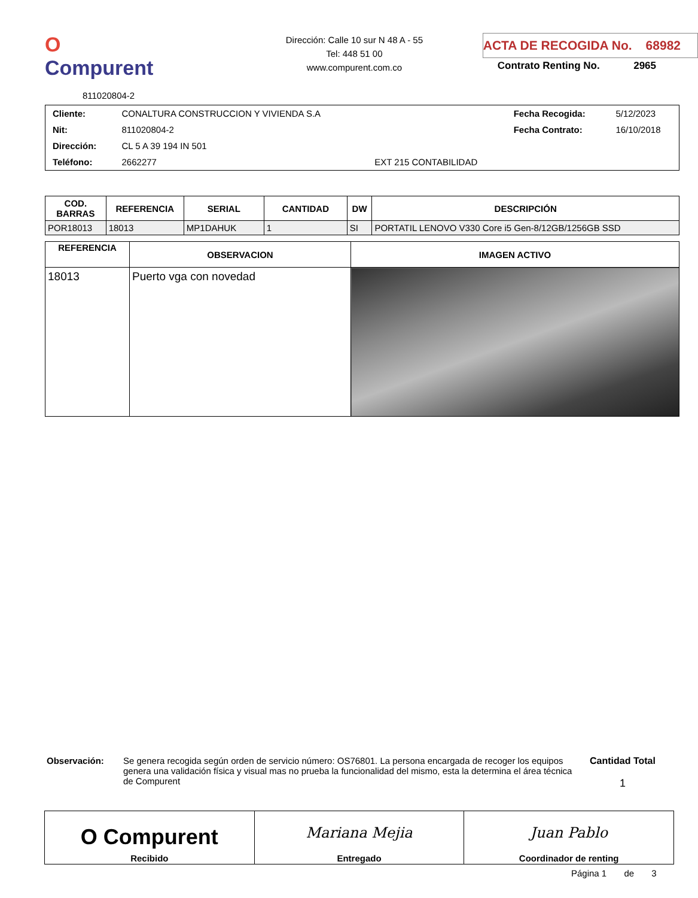O Compurent
811020804-2
Dirección: Calle 10 sur N 48 A - 55
Tel: 448 51 00
www.compurent.com.co
ACTA DE RECOGIDA No. 68982
Contrato Renting No. 2965
| Cliente: | CONALTURA CONSTRUCCION Y VIVIENDA S.A | | Fecha Recogida: | 5/12/2023 |
| Nit: | 811020804-2 | | Fecha Contrato: | 16/10/2018 |
| Dirección: | CL 5 A 39 194 IN 501 | | | |
| Teléfono: | 2662277 | EXT 215 CONTABILIDAD | | |
| COD. BARRAS | REFERENCIA | SERIAL | CANTIDAD | DW | DESCRIPCIÓN |
| --- | --- | --- | --- | --- | --- |
| POR18013 | 18013 | MP1DAHUK | 1 | SI | PORTATIL LENOVO V330 Core i5 Gen-8/12GB/1256GB SSD |
| REFERENCIA | OBSERVACION | IMAGEN ACTIVO |
| --- | --- | --- |
| 18013 | Puerto vga con novedad | |
Observación: Se genera recogida según orden de servicio número: OS76801. La persona encargada de recoger los equipos genera una validación física y visual mas no prueba la funcionalidad del mismo, esta la determina el área técnica de Compurent
Cantidad Total
1
| O Compurent Recibido | Mariana Mejia Entregado | Juan Pablo Coordinador de renting |
Página 1 de 3